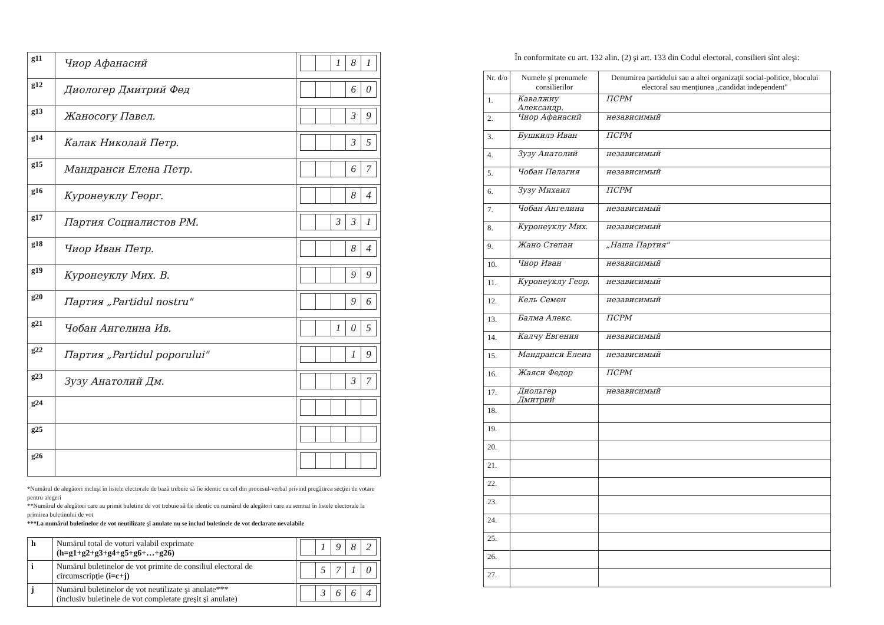| g11 | Чиор Афанасий | 1 8 1 |
| g12 | Диологер Дмитрий Фед | 6 0 |
| g13 | Жаносогу Павел. | 3 9 |
| g14 | Калак Николай Петр. | 3 5 |
| g15 | Мандранси Елена Петр. | 6 7 |
| g16 | Куронеуклу Георг. | 8 4 |
| g17 | Партия Социалистов РМ. | 3 3 1 |
| g18 | Чиор Иван Петр. | 8 4 |
| g19 | Куронеуклу Мих. В. | 9 9 |
| g20 | Партия „Partidul nostru" | 9 6 |
| g21 | Чобан Ангелина Ив. | 1 0 5 |
| g22 | Партия „Partidul poporului" | 1 9 |
| g23 | Зузу Анатолий Дм. | 3 7 |
| g24 | | |
| g25 | | |
| g26 | | |
*Numărul de alegători incluşi în listele electorale de bază trebuie să fie identic cu cel din procesul-verbal privind pregătirea secţiei de votare pentru alegeri
**Numărul de alegători care au primit buletine de vot trebuie să fie identic cu numărul de alegători care au semnat în listele electorale la primirea buletinului de vot
***La numărul buletinelor de vot neutilizate şi anulate nu se includ buletinele de vot declarate nevalabile
| h | Numărul total de voturi valabil exprimate (h=g1+g2+g3+g4+g5+g6+…+g26) | 1 9 8 2 |
| i | Numărul buletinelor de vot primite de consiliul electoral de circumscripţie (i=c+j) | 5 7 1 0 |
| j | Numărul buletinelor de vot neutilizate şi anulate*** (inclusiv buletinele de vot completate greşit şi anulate) | 3 6 6 4 |
În conformitate cu art. 132 alin. (2) şi art. 133 din Codul electoral, consilieri sînt aleşi:
| Nr. d/o | Numele şi prenumele consilierilor | Denumirea partidului sau a altei organizaţii social-politice, blocului electoral sau menţiunea „candidat independent" |
| --- | --- | --- |
| 1. | Кавалжиу Александр. | ПСРМ |
| 2. | Чиор Афанасий | независимый |
| 3. | Бушкилэ Иван | ПСРМ |
| 4. | Зузу Анатолий | независимый |
| 5. | Чобан Пелагия | независимый |
| 6. | Зузу Михаил | ПСРМ |
| 7. | Чобан Ангелина | независимый |
| 8. | Куронеуклу Мих. | независимый |
| 9. | Жано Степан | „Наша Партия" |
| 10. | Чиор Иван | независимый |
| 11. | Куронеуклу Геор. | независимый |
| 12. | Кель Семен | независимый |
| 13. | Балма Алекс. | ПСРМ |
| 14. | Калчу Евгения | независимый |
| 15. | Мандранси Елена | независимый |
| 16. | Жаяси Федор | ПСРМ |
| 17. | Диольгер Дмитрий | независимый |
| 18. | | |
| 19. | | |
| 20. | | |
| 21. | | |
| 22. | | |
| 23. | | |
| 24. | | |
| 25. | | |
| 26. | | |
| 27. | | |